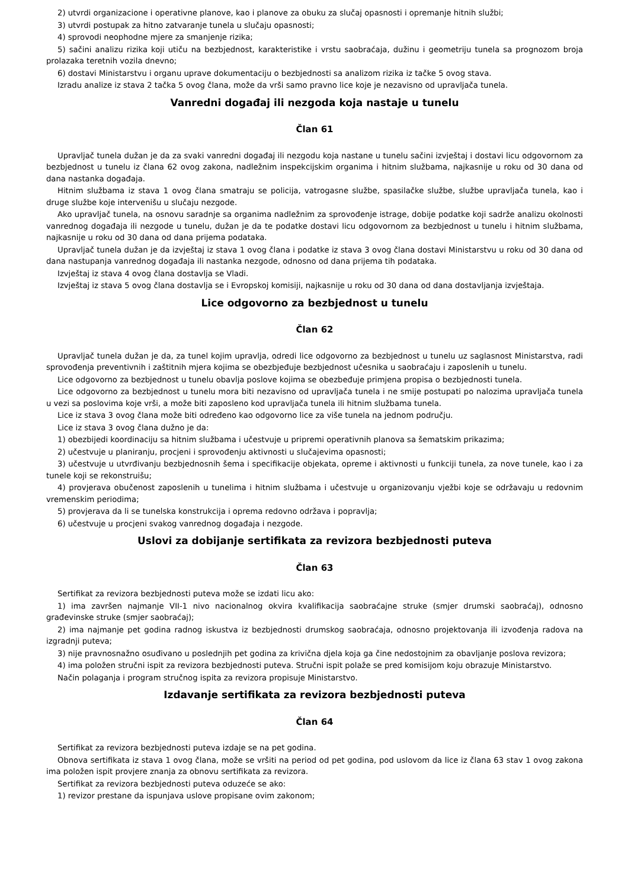2) utvrdi organizacione i operativne planove, kao i planove za obuku za slučaj opasnosti i opremanje hitnih službi;
3) utvrdi postupak za hitno zatvaranje tunela u slučaju opasnosti;
4) sprovodi neophodne mjere za smanjenje rizika;
5) sačini analizu rizika koji utiču na bezbjednost, karakteristike i vrstu saobraćaja, dužinu i geometriju tunela sa prognozom broja prolazaka teretnih vozila dnevno;
6) dostavi Ministarstvu i organu uprave dokumentaciju o bezbjednosti sa analizom rizika iz tačke 5 ovog stava.
Izradu analize iz stava 2 tačka 5 ovog člana, može da vrši samo pravno lice koje je nezavisno od upravljača tunela.
Vanredni događaj ili nezgoda koja nastaje u tunelu
Član 61
Upravljač tunela dužan je da za svaki vanredni događaj ili nezgodu koja nastane u tunelu sačini izvještaj i dostavi licu odgovornom za bezbjednost u tunelu iz člana 62 ovog zakona, nadležnim inspekcijskim organima i hitnim službama, najkasnije u roku od 30 dana od dana nastanka događaja.
Hitnim službama iz stava 1 ovog člana smatraju se policija, vatrogasne službe, spasilačke službe, službe upravljača tunela, kao i druge službe koje intervenišu u slučaju nezgode.
Ako upravljač tunela, na osnovu saradnje sa organima nadležnim za sprovođenje istrage, dobije podatke koji sadrže analizu okolnosti vanrednog događaja ili nezgode u tunelu, dužan je da te podatke dostavi licu odgovornom za bezbjednost u tunelu i hitnim službama, najkasnije u roku od 30 dana od dana prijema podataka.
Upravljač tunela dužan je da izvještaj iz stava 1 ovog člana i podatke iz stava 3 ovog člana dostavi Ministarstvu u roku od 30 dana od dana nastupanja vanrednog događaja ili nastanka nezgode, odnosno od dana prijema tih podataka.
Izvještaj iz stava 4 ovog člana dostavlja se Vladi.
Izvještaj iz stava 5 ovog člana dostavlja se i Evropskoj komisiji, najkasnije u roku od 30 dana od dana dostavljanja izvještaja.
Lice odgovorno za bezbjednost u tunelu
Član 62
Upravljač tunela dužan je da, za tunel kojim upravlja, odredi lice odgovorno za bezbjednost u tunelu uz saglasnost Ministarstva, radi sprovođenja preventivnih i zaštitnih mjera kojima se obezbjeđuje bezbjednost učesnika u saobraćaju i zaposlenih u tunelu.
Lice odgovorno za bezbjednost u tunelu obavlja poslove kojima se obezbeđuje primjena propisa o bezbjednosti tunela.
Lice odgovorno za bezbjednost u tunelu mora biti nezavisno od upravljača tunela i ne smije postupati po nalozima upravljača tunela u vezi sa poslovima koje vrši, a može biti zaposleno kod upravljača tunela ili hitnim službama tunela.
Lice iz stava 3 ovog člana može biti određeno kao odgovorno lice za više tunela na jednom području.
Lice iz stava 3 ovog člana dužno je da:
1) obezbijedi koordinaciju sa hitnim službama i učestvuje u pripremi operativnih planova sa šematskim prikazima;
2) učestvuje u planiranju, procjeni i sprovođenju aktivnosti u slučajevima opasnosti;
3) učestvuje u utvrđivanju bezbjednosnih šema i specifikacije objekata, opreme i aktivnosti u funkciji tunela, za nove tunele, kao i za tunele koji se rekonstruišu;
4) provjerava obučenost zaposlenih u tunelima i hitnim službama i učestvuje u organizovanju vježbi koje se održavaju u redovnim vremenskim periodima;
5) provjerava da li se tunelska konstrukcija i oprema redovno održava i popravlja;
6) učestvuje u procjeni svakog vanrednog događaja i nezgode.
Uslovi za dobijanje sertifikata za revizora bezbjednosti puteva
Član 63
Sertifikat za revizora bezbjednosti puteva može se izdati licu ako:
1) ima završen najmanje VII-1 nivo nacionalnog okvira kvalifikacija saobraćajne struke (smjer drumski saobraćaj), odnosno građevinske struke (smjer saobraćaj);
2) ima najmanje pet godina radnog iskustva iz bezbjednosti drumskog saobraćaja, odnosno projektovanja ili izvođenja radova na izgradnji puteva;
3) nije pravnosnažno osuđivano u poslednjih pet godina za krivična djela koja ga čine nedostojnim za obavljanje poslova revizora;
4) ima položen stručni ispit za revizora bezbjednosti puteva. Stručni ispit polaže se pred komisijom koju obrazuje Ministarstvo.
Način polaganja i program stručnog ispita za revizora propisuje Ministarstvo.
Izdavanje sertifikata za revizora bezbjednosti puteva
Član 64
Sertifikat za revizora bezbjednosti puteva izdaje se na pet godina.
Obnova sertifikata iz stava 1 ovog člana, može se vršiti na period od pet godina, pod uslovom da lice iz člana 63 stav 1 ovog zakona ima položen ispit provjere znanja za obnovu sertifikata za revizora.
Sertifikat za revizora bezbjednosti puteva oduzeće se ako:
1) revizor prestane da ispunjava uslove propisane ovim zakonom;